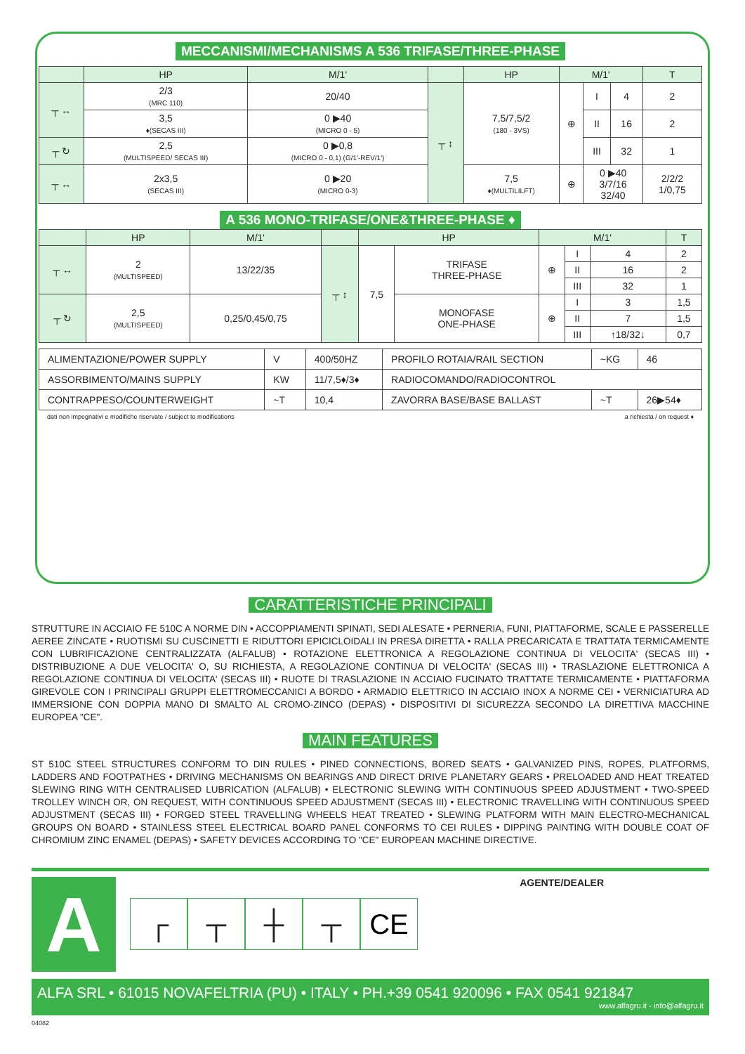MECCANISMI/MECHANISMS A 536 TRIFASE/THREE-PHASE
| | HP | M/1' | | HP | M/1' | | | T |
| --- | --- | --- | --- | --- | --- | --- | --- | --- |
| ┬ ↔ | 2/3 (MRC 110) | 20/40 | ┬ ↕ | 7,5/7,5/2 (180 - 3VS) | ⊕ | I | 4 | 2 |
| | 3,5 ♦(SECAS III) | 0 ▶40 (MICRO 0 - 5) | | | | II | 16 | 2 |
| ┬ ↻ | 2,5 (MULTISPEED/ SECAS III) | 0 ▶0,8 (MICRO 0 - 0,1) (G/1'-REV/1') | | | | III | 32 | 1 |
| ┬ ↔ | 2x3,5 (SECAS III) | 0 ▶20 (MICRO 0-3) | | 7,5 ♦(MULTILILFT) | ⊕ | 0 ▶40 3/7/16 32/40 | | 2/2/2 1/0,75 |
A 536 MONO-TRIFASE/ONE&THREE-PHASE ♦
| | HP | M/1' | | HP | | M/1' | | | T |
| --- | --- | --- | --- | --- | --- | --- | --- | --- | --- |
| ┬ ↔ | 2 (MULTISPEED) | 13/22/35 | ┬ ↕ | 7,5 | TRIFASE THREE-PHASE | ⊕ | I | 4 | 2 |
| | | | | | | | II | 16 | 2 |
| | | | | | | | III | 32 | 1 |
| ┬ ↻ | 2,5 (MULTISPEED) | 0,25/0,45/0,75 | | | MONOFASE ONE-PHASE | ⊕ | I | 3 | 1,5 |
| | | | | | | | II | 7 | 1,5 |
| | | | | | | | III | ↑18/32↓ | 0,7 |
| ALIMENTAZIONE/POWER SUPPLY | V | 400/50HZ | PROFILO ROTAIA/RAIL SECTION | ~KG | 46 |
| ASSORBIMENTO/MAINS SUPPLY | KW | 11/7,5♦/3♦ | RADIOCOMANDO/RADIOCONTROL | | |
| CONTRAPPESO/COUNTERWEIGHT | ~T | 10,4 | ZAVORRA BASE/BASE BALLAST | ~T | 26▶54♦ |
dati non impegnativi e modifiche riservate / subject to modifications a richiesta / on request ♦
CARATTERISTICHE PRINCIPALI
STRUTTURE IN ACCIAIO FE 510C A NORME DIN • ACCOPPIAMENTI SPINATI, SEDI ALESATE • PERNERIA, FUNI, PIATTAFORME, SCALE E PASSERELLE AEREE ZINCATE • RUOTISMI SU CUSCINETTI E RIDUTTORI EPICICLOIDALI IN PRESA DIRETTA • RALLA PRECARICATA E TRATTATA TERMICAMENTE CON LUBRIFICAZIONE CENTRALIZZATA (ALFALUB) • ROTAZIONE ELETTRONICA A REGOLAZIONE CONTINUA DI VELOCITA' (SECAS III) • DISTRIBUZIONE A DUE VELOCITA' O, SU RICHIESTA, A REGOLAZIONE CONTINUA DI VELOCITA' (SECAS III) • TRASLAZIONE ELETTRONICA A REGOLAZIONE CONTINUA DI VELOCITA' (SECAS III) • RUOTE DI TRASLAZIONE IN ACCIAIO FUCINATO TRATTATE TERMICAMENTE • PIATTAFORMA GIREVOLE CON I PRINCIPALI GRUPPI ELETTROMECCANICI A BORDO • ARMADIO ELETTRICO IN ACCIAIO INOX A NORME CEI • VERNICIATURA AD IMMERSIONE CON DOPPIA MANO DI SMALTO AL CROMO-ZINCO (DEPAS) • DISPOSITIVI DI SICUREZZA SECONDO LA DIRETTIVA MACCHINE EUROPEA "CE".
MAIN FEATURES
ST 510C STEEL STRUCTURES CONFORM TO DIN RULES • PINED CONNECTIONS, BORED SEATS • GALVANIZED PINS, ROPES, PLATFORMS, LADDERS AND FOOTPATHES • DRIVING MECHANISMS ON BEARINGS AND DIRECT DRIVE PLANETARY GEARS • PRELOADED AND HEAT TREATED SLEWING RING WITH CENTRALISED LUBRICATION (ALFALUB) • ELECTRONIC SLEWING WITH CONTINUOUS SPEED ADJUSTMENT • TWO-SPEED TROLLEY WINCH OR, ON REQUEST, WITH CONTINUOUS SPEED ADJUSTMENT (SECAS III) • ELECTRONIC TRAVELLING WITH CONTINUOUS SPEED ADJUSTMENT (SECAS III) • FORGED STEEL TRAVELLING WHEELS HEAT TREATED • SLEWING PLATFORM WITH MAIN ELECTRO-MECHANICAL GROUPS ON BOARD • STAINLESS STEEL ELECTRICAL BOARD PANEL CONFORMS TO CEI RULES • DIPPING PAINTING WITH DOUBLE COAT OF CHROMIUM ZINC ENAMEL (DEPAS) • SAFETY DEVICES ACCORDING TO "CE" EUROPEAN MACHINE DIRECTIVE.
A
┌ ┬ ┼ ┬ CE
AGENTE/DEALER
ALFA SRL • 61015 NOVAFELTRIA (PU) • ITALY • PH.+39 0541 920096 • FAX 0541 921847
www.alfagru.it - info@alfagru.it
04082